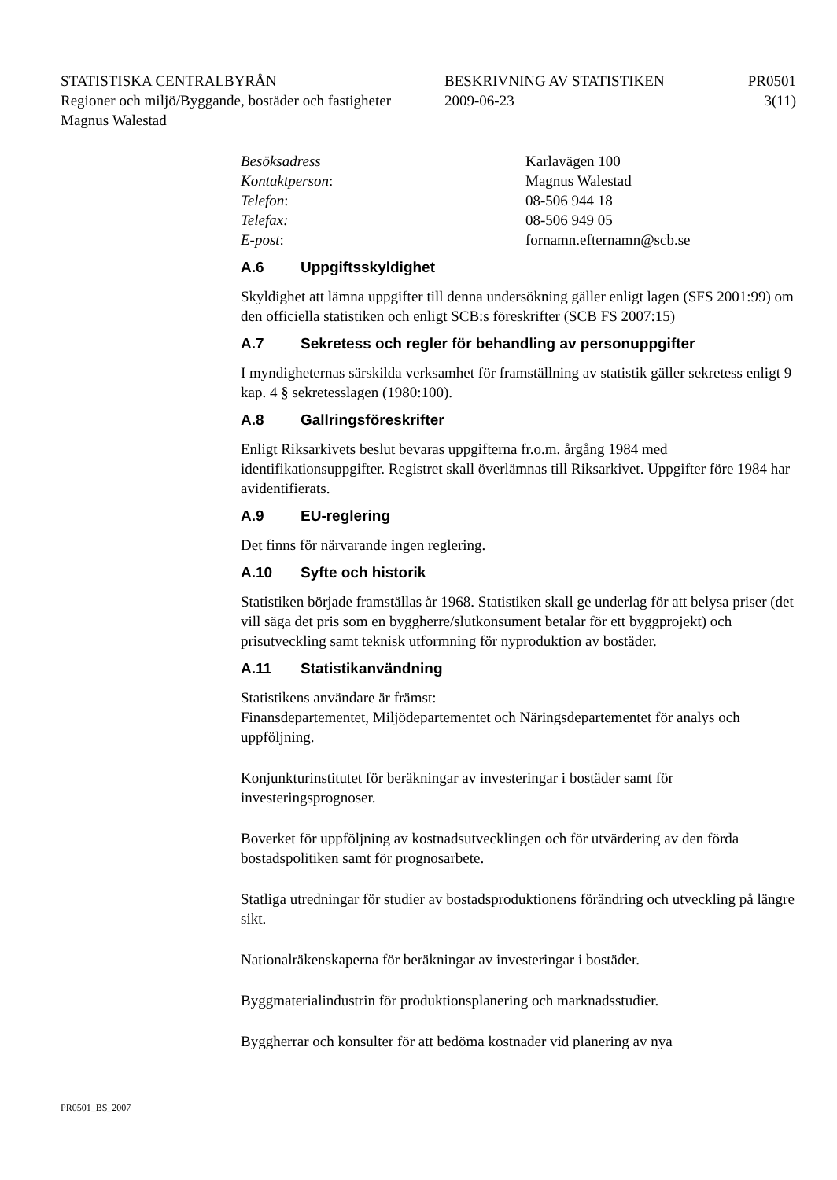STATISTISKA CENTRALBYRÅN
BESKRIVNING AV STATISTIKEN
PR0501
Regioner och miljö/Byggande, bostäder och fastigheter
2009-06-23
3(11)
Magnus Walestad
Besöksadress
Karlavägen 100
Kontaktperson:
Magnus Walestad
Telefon:
08-506 944 18
Telefax:
08-506 949 05
E-post:
fornamn.efternamn@scb.se
A.6 Uppgiftsskyldighet
Skyldighet att lämna uppgifter till denna undersökning gäller enligt lagen (SFS 2001:99) om den officiella statistiken och enligt SCB:s föreskrifter (SCB FS 2007:15)
A.7 Sekretess och regler för behandling av personuppgifter
I myndigheternas särskilda verksamhet för framställning av statistik gäller sekretess enligt 9 kap. 4 § sekretesslagen (1980:100).
A.8 Gallringsföreskrifter
Enligt Riksarkivets beslut bevaras uppgifterna fr.o.m. årgång 1984 med identifikationsuppgifter. Registret skall överlämnas till Riksarkivet. Uppgifter före 1984 har avidentifierats.
A.9 EU-reglering
Det finns för närvarande ingen reglering.
A.10 Syfte och historik
Statistiken började framställas år 1968. Statistiken skall ge underlag för att belysa priser (det vill säga det pris som en byggherre/slutkonsument betalar för ett byggprojekt) och prisutveckling samt teknisk utformning för nyproduktion av bostäder.
A.11 Statistikanvändning
Statistikens användare är främst:
Finansdepartementet, Miljödepartementet och Näringsdepartementet för analys och uppföljning.
Konjunkturinstitutet för beräkningar av investeringar i bostäder samt för investeringsprognoser.
Boverket för uppföljning av kostnadsutvecklingen och för utvärdering av den förda bostadspolitiken samt för prognosarbete.
Statliga utredningar för studier av bostadsproduktionens förändring och utveckling på längre sikt.
Nationalräkenskaperna för beräkningar av investeringar i bostäder.
Byggmaterialindustrin för produktionsplanering och marknadsstudier.
Byggherrar och konsulter för att bedöma kostnader vid planering av nya
PR0501_BS_2007